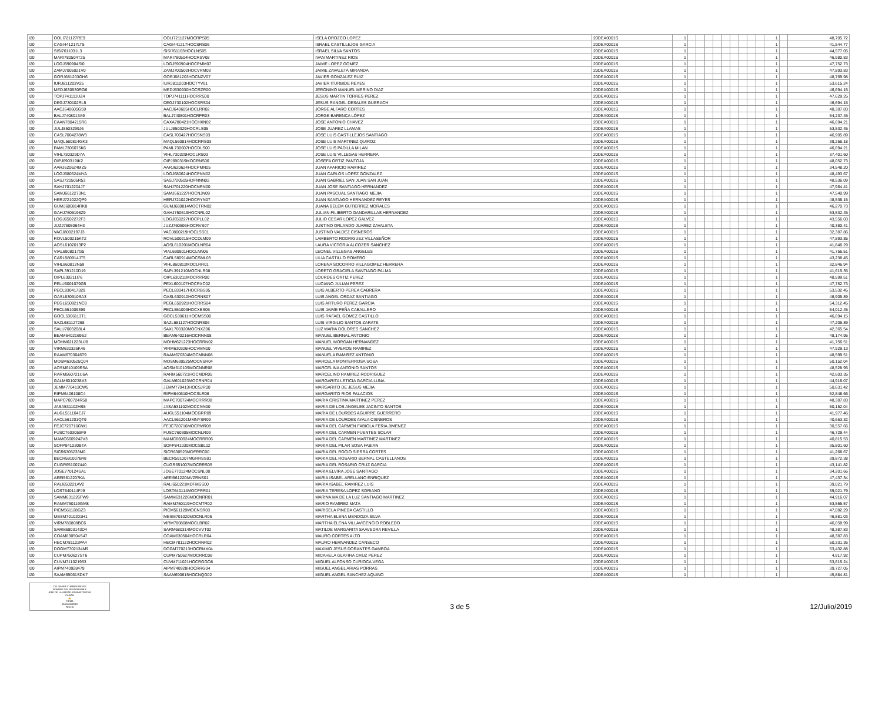| I20 | OOLI721127RE9 | OOLI721127MOCRPS05 | ISELA OROZCO LOPEZ | 20DEA0001S | 1 | | | | | | | | | | 1 | | 48,705.72 |
| I20 | CAGI441217LT5 | CAGI441217HOCSRS06 | ISRAEL CASTILLEJOS GARCIA | 20DEA0001S | 1 | | | | | | | | | | 1 | | 41,544.77 |
| I20 | SISI7611031L3 | SISI761103HOCLNS05 | ISRAEL SILVA SANTOS | 20DEA0001S | 1 | | | | | | | | | | 1 | | 44,577.05 |
| I20 | MARI780504T25 | MARI780504HOCRSV08 | IVAN MARTINEZ RIOS | 20DEA0001S | 1 | | | | | | | | | | 1 | | 46,980.83 |
| I20 | LOGJ590904SI0 | LOGJ590904HOCPMM07 | JAIME LOPEZ GOMEZ | 20DEA0001S | 1 | | | | | | | | | | 1 | | 47,752.73 |
| I20 | ZAMJ7005021V0 | ZAMJ700502HOCVRM03 | JAIME ZAVALETA MIRANDA | 20DEA0001S | 1 | | | | | | | | | | 1 | | 47,893.83 |
| I20 | GORJ681203GH6 | GORJ681203HOCNZV07 | JAVIER GONZALEZ RUIZ | 20DEA0001S | 1 | | | | | | | | | | 1 | | 48,769.98 |
| I20 | IURJ811203V25 | IURJ811203HOCTYV01 | JAVIER ITURBIDE REYES | 20DEA0001S | 1 | | | | | | | | | | 1 | | 53,615.24 |
| I20 | MEDJ630930RG6 | MEDJ630930HOCRZR00 | JERONIMO MANUEL MERINO DIAZ | 20DEA0001S | 1 | | | | | | | | | | 1 | | 46,694.15 |
| I20 | TOPJ741111UZ4 | TOPJ741111HOCRRS00 | JESUS MARTIN TORRES PEREZ | 20DEA0001S | 1 | | | | | | | | | | 1 | | 47,629.25 |
| I20 | DEGJ730102RL5 | DEGJ730102HOCSRS04 | JESUS RANGEL DESALES GUERACH | 20DEA0001S | 1 | | | | | | | | | | 1 | | 46,694.15 |
| I20 | AACJ640605G59 | AACJ640605HOCLRR02 | JORGE ALFARO CORTES | 20DEA0001S | 1 | | | | | | | | | | 1 | | 48,387.83 |
| I20 | BALJ7408013A9 | BALJ740801HOCRPR03 | JORGE BARENCA LÓPEZ | 20DEA0001S | 1 | | | | | | | | | | 1 | | 54,237.45 |
| I20 | CAAN7804215R6 | CAXA780421HOCHXN02 | JOSE ANTONIO CHAVEZ | 20DEA0001S | 1 | | | | | | | | | | 1 | | 46,694.21 |
| I20 | JULJ8503299J6 | JULJ850329HOCRLS05 | JOSE JUAREZ LLAMAS | 20DEA0001S | 1 | | | | | | | | | | 1 | | 53,532.45 |
| I20 | CASL7004278W3 | CASL700427HOCSNS03 | JOSE LUIS CASTILLEJOS SANTIAGO | 20DEA0001S | 1 | | | | | | | | | | 1 | | 46,905.89 |
| I20 | MAQL560814GK3 | MAQL560814HOCRRS03 | JOSE LUIS MARTINEZ QUIROZ | 20DEA0001S | 1 | | | | | | | | | | 1 | | 39,256.18 |
| I20 | PAML7306075K6 | PAML730607HOCDLS00 | JOSE LUIS PADILLA MILAN | 20DEA0001S | 1 | | | | | | | | | | 1 | | 46,694.21 |
| I20 | VIHL730329D7A | VIHL730329HOCLRS03 | JOSE LUIS VILLEGAS HERRERA | 20DEA0001S | 1 | | | | | | | | | | 1 | | 37,401.60 |
| I20 | OIPJ690319IK2 | OIPJ690319MOCRNS06 | JOSEFA ORTIZ PANTOJA | 20DEA0001S | 1 | | | | | | | | | | 1 | | 48,052.73 |
| I20 | AARJ620624MZ5 | AARJ620624HOCPMN05 | JUAN APARICIO RAMIREZ | 20DEA0001S | 1 | | | | | | | | | | 1 | | 34,548.20 |
| I20 | LOGJ680624MYA | LOGJ680624HOCPNN02 | JUAN CARLOS LOPEZ GONZALEZ | 20DEA0001S | 1 | | | | | | | | | | 1 | | 48,493.67 |
| I20 | SASJ720505R53 | SASJ720505HDFNNN02 | JUAN GABRIEL SAN JUAN SAN JUAN | 20DEA0001S | 1 | | | | | | | | | | 1 | | 48,536.09 |
| I20 | SAHJ7012204J7 | SAHJ701220HOCNRN00 | JUAN JOSE SANTIAGO HERNANDEZ | 20DEA0001S | 1 | | | | | | | | | | 1 | | 47,964.41 |
| I20 | SAMJ6612273N1 | SAMJ661227HOCNJN09 | JUAN PASCUAL SANTIAGO MEJIA | 20DEA0001S | 1 | | | | | | | | | | 1 | | 47,540.99 |
| I20 | HERJ721022QP9 | HERJ721022HOCRYN07 | JUAN SANTIAGO HERNANDEZ REYES | 20DEA0001S | 1 | | | | | | | | | | 1 | | 48,536.15 |
| I20 | GUMJ680814RK8 | GUMJ680814MOCTRN02 | JUANA BELEM GUTIERREZ MORALES | 20DEA0001S | 1 | | | | | | | | | | 1 | | 46,270.73 |
| I20 | GAHJ7506198Z9 | GAHJ750619HOCNRL02 | JULIAN FILIBERTO GANDARILLAS HERNANDEZ | 20DEA0001S | 1 | | | | | | | | | | 1 | | 53,532.45 |
| I20 | LOGJ6502272F3 | LOGJ650227HOCPLL02 | JULIO CESAR LOPEZ GALVEZ | 20DEA0001S | 1 | | | | | | | | | | 1 | | 43,556.03 |
| I20 | JUZJ7605064H3 | JUZJ760506HOCRVS07 | JUSTINO ORLANDO JUAREZ ZAVALETA | 20DEA0001S | 1 | | | | | | | | | | 1 | | 40,380.41 |
| I20 | VACJ8002197J3 | VACJ800219HOCLSS01 | JUSTINO VALDEZ CISNEROS | 20DEA0001S | 1 | | | | | | | | | | 1 | | 32,387.86 |
| I20 | ROVL500215KT2 | ROVL500215HOCDLM09 | LAMBERTO RODRIGUEZ VILLASEÑOR | 20DEA0001S | 1 | | | | | | | | | | 1 | | 47,893.85 |
| I20 | AOSL6102013P2 | AOSL610201MOCLNR04 | LAURA VICTORIA ALCOZER SANCHEZ | 20DEA0001S | 1 | | | | | | | | | | 1 | | 41,846.29 |
| I20 | VIAL6908017G5 | VIAL690801HOCLNN06 | LEONEL VILLEGAS ANGELES | 20DEA0001S | 1 | | | | | | | | | | 1 | | 41,756.51 |
| I20 | CARL580914JT5 | CARL580914MOCSML03 | LILIA CASTILLO ROMERO | 20DEA0001S | 1 | | | | | | | | | | 1 | | 43,238.45 |
| I20 | VIHL860812N59 | VIHL860812MOCLRR01 | LORENA SOCORRO VILLAGOMEZ HERRERA | 20DEA0001S | 1 | | | | | | | | | | 1 | | 32,846.94 |
| I20 | SAPL391210D19 | SAPL391210MOCNLR08 | LORETO GRACIELA SANTIAGO PALMA | 20DEA0001S | 1 | | | | | | | | | | 1 | | 41,615.35 |
| I20 | OIPL630211I76 | OIPL630211MOCRRR00 | LOURDES ORTIZ PEREZ | 20DEA0001S | 1 | | | | | | | | | | 1 | | 48,599.51 |
| I20 | PELU6001079G5 | PEXL600107HOCRXC02 | LUCIANO JULIAN PEREZ | 20DEA0001S | 1 | | | | | | | | | | 1 | | 47,752.73 |
| I20 | PECL830417329 | PECL830417HOCRBS05 | LUIS ALBERTO PEREA CABRERA | 20DEA0001S | 1 | | | | | | | | | | 1 | | 53,532.45 |
| I20 | OASL630910SA3 | OASL630910HOCRNS07 | LUIS ANGEL ORDAZ SANTIAGO | 20DEA0001S | 1 | | | | | | | | | | 1 | | 46,905.89 |
| I20 | PEGL650921NC8 | PEGL650921HOCRRS04 | LUIS ARTURO PEREZ GARCIA | 20DEA0001S | 1 | | | | | | | | | | 1 | | 54,312.45 |
| I20 | PECL551009399 | PECL551009HOCXBS05 | LUIS JAIME PEÑA CABALLERO | 20DEA0001S | 1 | | | | | | | | | | 1 | | 54,012.45 |
| I20 | GOCL5306113T1 | GOCL530611HOCMSS00 | LUIS RAFAEL GOMEZ CASTILLO | 20DEA0001S | 1 | | | | | | | | | | 1 | | 46,694.15 |
| I20 | SAZL681127268 | SAZL681127HOCNRS06 | LUIS VIRGILIO SANTOS ZARATE | 20DEA0001S | 1 | | | | | | | | | | 1 | | 47,205.89 |
| I20 | SALU7003208L4 | SAXL700320MOCNXZ06 | LUZ MARIA DOLORES SANCHEZ | 20DEA0001S | 1 | | | | | | | | | | 1 | | 42,365.54 |
| I20 | BEAM6402169E2 | BEAM640216HOCRNN08 | MANUEL BERNAL ANTONIO | 20DEA0001S | 1 | | | | | | | | | | 1 | | 48,174.95 |
| I20 | MOHM621223UJ8 | MOHM621223HOCRRN02 | MANUEL MORGAN HERNANDEZ | 20DEA0001S | 1 | | | | | | | | | | 1 | | 41,756.51 |
| I20 | VIRM630326K46 | VIRM630326HOCVMN00 | MANUEL VIVEROS RAMIREZ | 20DEA0001S | 1 | | | | | | | | | | 1 | | 47,929.13 |
| I20 | RAAM6703046T9 | RAAM670304MOCMNN08 | MANUELA RAMIREZ ANTONIO | 20DEA0001S | 1 | | | | | | | | | | 1 | | 48,599.51 |
| I20 | MOSM630525QJ4 | MOSM630525MOCNSR04 | MARCELA MONTERROSA SOSA | 20DEA0001S | 1 | | | | | | | | | | 1 | | 50,152.04 |
| I20 | AOSM610109R5A | AOSM610109MOCNNR08 | MARCELINA ANTONIO SANTOS | 20DEA0001S | 1 | | | | | | | | | | 1 | | 48,528.95 |
| I20 | RARM560721U6A | RARM560721HOCMDR05 | MARCELINO RAMIREZ RODRIGUEZ | 20DEA0001S | 1 | | | | | | | | | | 1 | | 42,603.35 |
| I20 | GALM6010238X3 | GALM601023MOCRNR04 | MARGARITA LETICIA GARCIA LUNA | 20DEA0001S | 1 | | | | | | | | | | 1 | | 44,916.07 |
| I20 | JEMM770413CW5 | JEMM770413HOCSJR00 | MARGARITO DE JESUS MEJIA | 20DEA0001S | 1 | | | | | | | | | | 1 | | 50,631.42 |
| I20 | RIPM6406108C4 | RIPM640610HOCSLR06 | MARGARITO RIOS PALACIOS | 20DEA0001S | 1 | | | | | | | | | | 1 | | 52,848.66 |
| I20 | MAPC700724R58 | MAPC700724MOCRRR08 | MARIA CRISTINA MARTINEZ PEREZ | 20DEA0001S | 1 | | | | | | | | | | 1 | | 48,387.83 |
| I20 | JASA531102HS5 | JASA531102MOCCNN00 | MARIA DE LOS ANGELES JACINTO SANTOS | 20DEA0001S | 1 | | | | | | | | | | 1 | | 50,152.04 |
| I20 | AUGL551104EJ7 | AUGL551104MOCGRR09 | MARIA DE LOURDES AGUIRRE GUERRERO | 20DEA0001S | 1 | | | | | | | | | | 1 | | 41,977.46 |
| I20 | AACL561201QT9 | AACL561201MMNYSR09 | MARIA DE LOURDES AYALA CISNEROS | 20DEA0001S | 1 | | | | | | | | | | 1 | | 40,653.32 |
| I20 | FEJC720716GW1 | FEJC720716MOCRMR08 | MARIA DEL CARMEN FABIOLA FERIA JIMENEZ | 20DEA0001S | 1 | | | | | | | | | | 1 | | 30,557.66 |
| I20 | FUSC7603059F9 | FUSC760305MOCNLR09 | MARIA DEL CARMEN FUENTES SOLAR | 20DEA0001S | 1 | | | | | | | | | | 1 | | 46,729.44 |
| I20 | MAMC6609242V3 | MAMC660924MOCRRR06 | MARIA DEL CARMEN MARTINEZ MARTINEZ | 20DEA0001S | 1 | | | | | | | | | | 1 | | 40,815.53 |
| I20 | SOFP841030BTA | SOFP841030MOCSBL02 | MARIA DEL PILAR SOSA FABIAN | 20DEA0001S | 1 | | | | | | | | | | 1 | | 35,801.60 |
| I20 | SICR6305233M0 | SICR630523MDFRRC00 | MARIA DEL ROCIO SIERRA CORTES | 20DEA0001S | 1 | | | | | | | | | | 1 | | 41,268.67 |
| I20 | BECR591007B48 | BECR591007MGRRSS01 | MARIA DEL ROSARIO BERNAL CASTELLANOS | 20DEA0001S | 1 | | | | | | | | | | 1 | | 39,872.38 |
| I20 | CUGR651007440 | CUGR651007MOCRRS05 | MARIA DEL ROSARIO CRUZ GARCIA | 20DEA0001S | 1 | | | | | | | | | | 1 | | 43,141.82 |
| I20 | JOSE770124SA1 | JOSE770124MOCSNL00 | MARIA ELVIRA JOSE SANTIAGO | 20DEA0001S | 1 | | | | | | | | | | 1 | | 34,201.66 |
| I20 | AEEI5612207KA | AEEI561220MVZRNS01 | MARIA ISABEL ARELLANO ENRIQUEZ | 20DEA0001S | 1 | | | | | | | | | | 1 | | 47,437.34 |
| I20 | RALI650221AV2 | RALI650221MDFMSS00 | MARIA ISABEL RAMIREZ LUIS | 20DEA0001S | 1 | | | | | | | | | | 1 | | 39,021.79 |
| I20 | LOST640114FJ9 | LOST640114MOCPRR01 | MARIA TERESA LOPEZ SORIANO | 20DEA0001S | 1 | | | | | | | | | | 1 | | 39,021.79 |
| I20 | SAMM631226FW9 | SAMM631226MOCNRR01 | MARINA MA DE LA LUZ SANTIAGO MARTINEZ | 20DEA0001S | 1 | | | | | | | | | | 1 | | 44,916.07 |
| I20 | RAMM750119GM8 | RAMM750119HOCMTR02 | MARIO RAMIREZ MATA | 20DEA0001S | 1 | | | | | | | | | | 1 | | 53,555.57 |
| I20 | PICM561128GZ3 | PICM561128MOCNSR03 | MARISELA PINEDA CASTILLO | 20DEA0001S | 1 | | | | | | | | | | 1 | | 47,082.29 |
| I20 | MESM7010201H1 | MESM701020MOCNLR06 | MARTHA ELENA MENDOZA SILVA | 20DEA0001S | 1 | | | | | | | | | | 1 | | 46,881.03 |
| I20 | VIRM780808BC6 | VIRM780808MOCLBR02 | MARTHA ELENA VILLAVICENCIO ROBLEDO | 20DEA0001S | 1 | | | | | | | | | | 1 | | 46,058.99 |
| I20 | SARM6803143D4 | SARM680314MOCVVT02 | MATILDE MARGARITA SAAVEDRA REVILLA | 20DEA0001S | 1 | | | | | | | | | | 1 | | 48,387.83 |
| I20 | COAM630504S47 | COAM630504HOCRLR04 | MAURO CORTES ALTO | 20DEA0001S | 1 | | | | | | | | | | 1 | | 48,387.83 |
| I20 | HECM781122PA4 | HECM781122HOCRNR02 | MAURO HERNANDEZ CANSECO | 20DEA0001S | 1 | | | | | | | | | | 1 | | 50,331.36 |
| I20 | DOGM7702134M9 | DOGM770213HOCRMX04 | MAXIMO JESUS DORANTES GAMBOA | 20DEA0001S | 1 | | | | | | | | | | 1 | | 53,432.88 |
| I20 | CUPM750627ST6 | CUPM750627MOCRRC08 | MICAHELA GLAFIRA CRUZ PEREZ | 20DEA0001S | 1 | | | | | | | | | | 1 | | 4,917.92 |
| I20 | CUVM711021953 | CUVM711021HOCRGGO8 | MIGUEL ALFONSO CURIOCA VEGA | 20DEA0001S | 1 | | | | | | | | | | 1 | | 53,615.24 |
| I20 | AIPM740928479 | AIPM740928HOCRRG04 | MIGUEL ANGEL ARIAS PORRAS | 20DEA0001S | 1 | | | | | | | | | | 1 | | 39,727.05 |
| I20 | SAAM69061SDK7 | SAAM690615HOCNQG02 | MIGUEL ANGEL SANCHEZ AQUINO | 20DEA0001S | 1 | | | | | | | | | | 1 | | 45,884.81 |
C.P. JAVIER ITURBIDE REYES
NOMBRE DEL RESPONSABLE
JEFE DE LA UNIDAD ADMINISTRATIVA
CARGO
✍
FIRMA
12/JULIO/2019
FECHA
3 de 5
12/Julio/2019